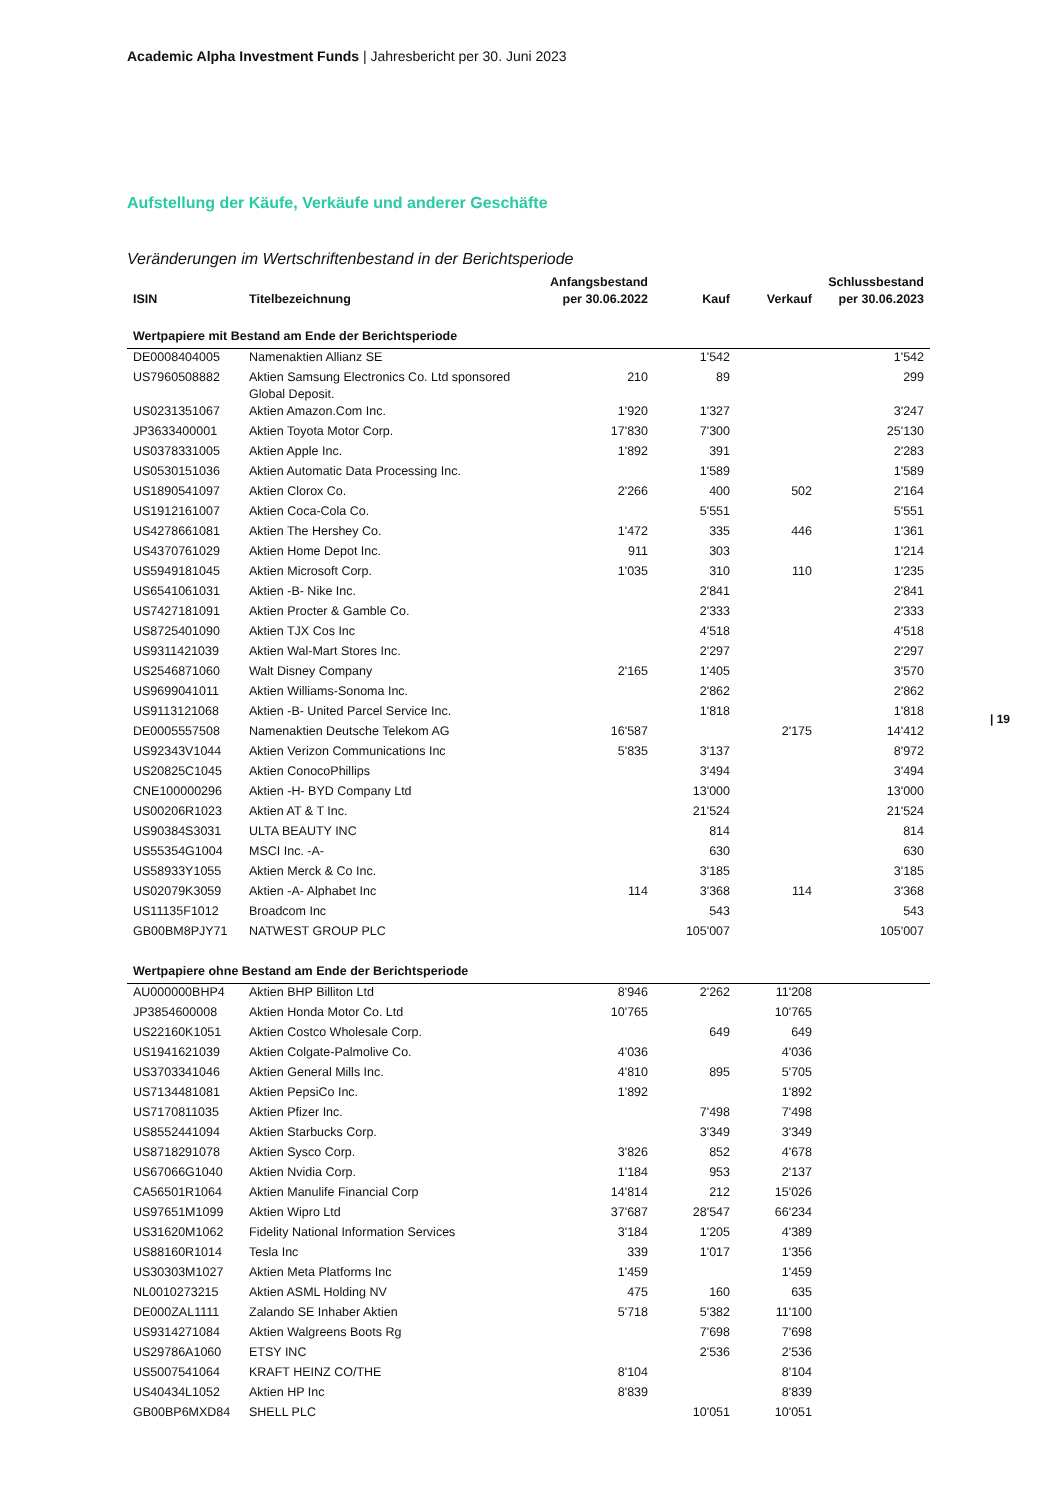Academic Alpha Investment Funds | Jahresbericht per 30. Juni 2023
Aufstellung der Käufe, Verkäufe und anderer Geschäfte
Veränderungen im Wertschriftenbestand in der Berichtsperiode
| ISIN | Titelbezeichnung | Anfangsbestand per 30.06.2022 | Kauf | Verkauf | Schlussbestand per 30.06.2023 |
| --- | --- | --- | --- | --- | --- |
| Wertpapiere mit Bestand am Ende der Berichtsperiode | | | | | |
| DE0008404005 | Namenaktien Allianz SE | | 1'542 | | 1'542 |
| US7960508882 | Aktien Samsung Electronics Co. Ltd sponsored Global Deposit. | 210 | 89 | | 299 |
| US0231351067 | Aktien Amazon.Com Inc. | 1'920 | 1'327 | | 3'247 |
| JP3633400001 | Aktien Toyota Motor Corp. | 17'830 | 7'300 | | 25'130 |
| US0378331005 | Aktien Apple Inc. | 1'892 | 391 | | 2'283 |
| US0530151036 | Aktien Automatic Data Processing Inc. | | 1'589 | | 1'589 |
| US1890541097 | Aktien Clorox Co. | 2'266 | 400 | 502 | 2'164 |
| US1912161007 | Aktien Coca-Cola Co. | | 5'551 | | 5'551 |
| US4278661081 | Aktien The Hershey Co. | 1'472 | 335 | 446 | 1'361 |
| US4370761029 | Aktien Home Depot Inc. | 911 | 303 | | 1'214 |
| US5949181045 | Aktien Microsoft Corp. | 1'035 | 310 | 110 | 1'235 |
| US6541061031 | Aktien -B- Nike Inc. | | 2'841 | | 2'841 |
| US7427181091 | Aktien Procter & Gamble Co. | | 2'333 | | 2'333 |
| US8725401090 | Aktien TJX Cos Inc | | 4'518 | | 4'518 |
| US9311421039 | Aktien Wal-Mart Stores Inc. | | 2'297 | | 2'297 |
| US2546871060 | Walt Disney Company | 2'165 | 1'405 | | 3'570 |
| US9699041011 | Aktien Williams-Sonoma Inc. | | 2'862 | | 2'862 |
| US9113121068 | Aktien -B- United Parcel Service Inc. | | 1'818 | | 1'818 |
| DE0005557508 | Namenaktien Deutsche Telekom AG | 16'587 | | 2'175 | 14'412 |
| US92343V1044 | Aktien Verizon Communications Inc | 5'835 | 3'137 | | 8'972 |
| US20825C1045 | Aktien ConocoPhillips | | 3'494 | | 3'494 |
| CNE100000296 | Aktien -H- BYD Company Ltd | | 13'000 | | 13'000 |
| US00206R1023 | Aktien AT & T Inc. | | 21'524 | | 21'524 |
| US90384S3031 | ULTA BEAUTY INC | | 814 | | 814 |
| US55354G1004 | MSCI Inc. -A- | | 630 | | 630 |
| US58933Y1055 | Aktien Merck & Co Inc. | | 3'185 | | 3'185 |
| US02079K3059 | Aktien -A- Alphabet Inc | 114 | 3'368 | 114 | 3'368 |
| US11135F1012 | Broadcom Inc | | 543 | | 543 |
| GB00BM8PJY71 | NATWEST GROUP PLC | | 105'007 | | 105'007 |
| Wertpapiere ohne Bestand am Ende der Berichtsperiode | | | | | |
| AU000000BHP4 | Aktien BHP Billiton Ltd | 8'946 | 2'262 | 11'208 | |
| JP3854600008 | Aktien Honda Motor Co. Ltd | 10'765 | | 10'765 | |
| US22160K1051 | Aktien Costco Wholesale Corp. | | 649 | 649 | |
| US1941621039 | Aktien Colgate-Palmolive Co. | 4'036 | | 4'036 | |
| US3703341046 | Aktien General Mills Inc. | 4'810 | 895 | 5'705 | |
| US7134481081 | Aktien PepsiCo Inc. | 1'892 | | 1'892 | |
| US7170811035 | Aktien Pfizer Inc. | | 7'498 | 7'498 | |
| US8552441094 | Aktien Starbucks Corp. | | 3'349 | 3'349 | |
| US8718291078 | Aktien Sysco Corp. | 3'826 | 852 | 4'678 | |
| US67066G1040 | Aktien Nvidia Corp. | 1'184 | 953 | 2'137 | |
| CA56501R1064 | Aktien Manulife Financial Corp | 14'814 | 212 | 15'026 | |
| US97651M1099 | Aktien Wipro Ltd | 37'687 | 28'547 | 66'234 | |
| US31620M1062 | Fidelity National Information Services | 3'184 | 1'205 | 4'389 | |
| US88160R1014 | Tesla Inc | 339 | 1'017 | 1'356 | |
| US30303M1027 | Aktien Meta Platforms Inc | 1'459 | | 1'459 | |
| NL0010273215 | Aktien ASML Holding NV | 475 | 160 | 635 | |
| DE000ZAL1111 | Zalando SE Inhaber Aktien | 5'718 | 5'382 | 11'100 | |
| US9314271084 | Aktien Walgreens Boots Rg | | 7'698 | 7'698 | |
| US29786A1060 | ETSY INC | | 2'536 | 2'536 | |
| US5007541064 | KRAFT HEINZ CO/THE | 8'104 | | 8'104 | |
| US40434L1052 | Aktien HP Inc | 8'839 | | 8'839 | |
| GB00BP6MXD84 | SHELL PLC | | 10'051 | 10'051 | |
| 19